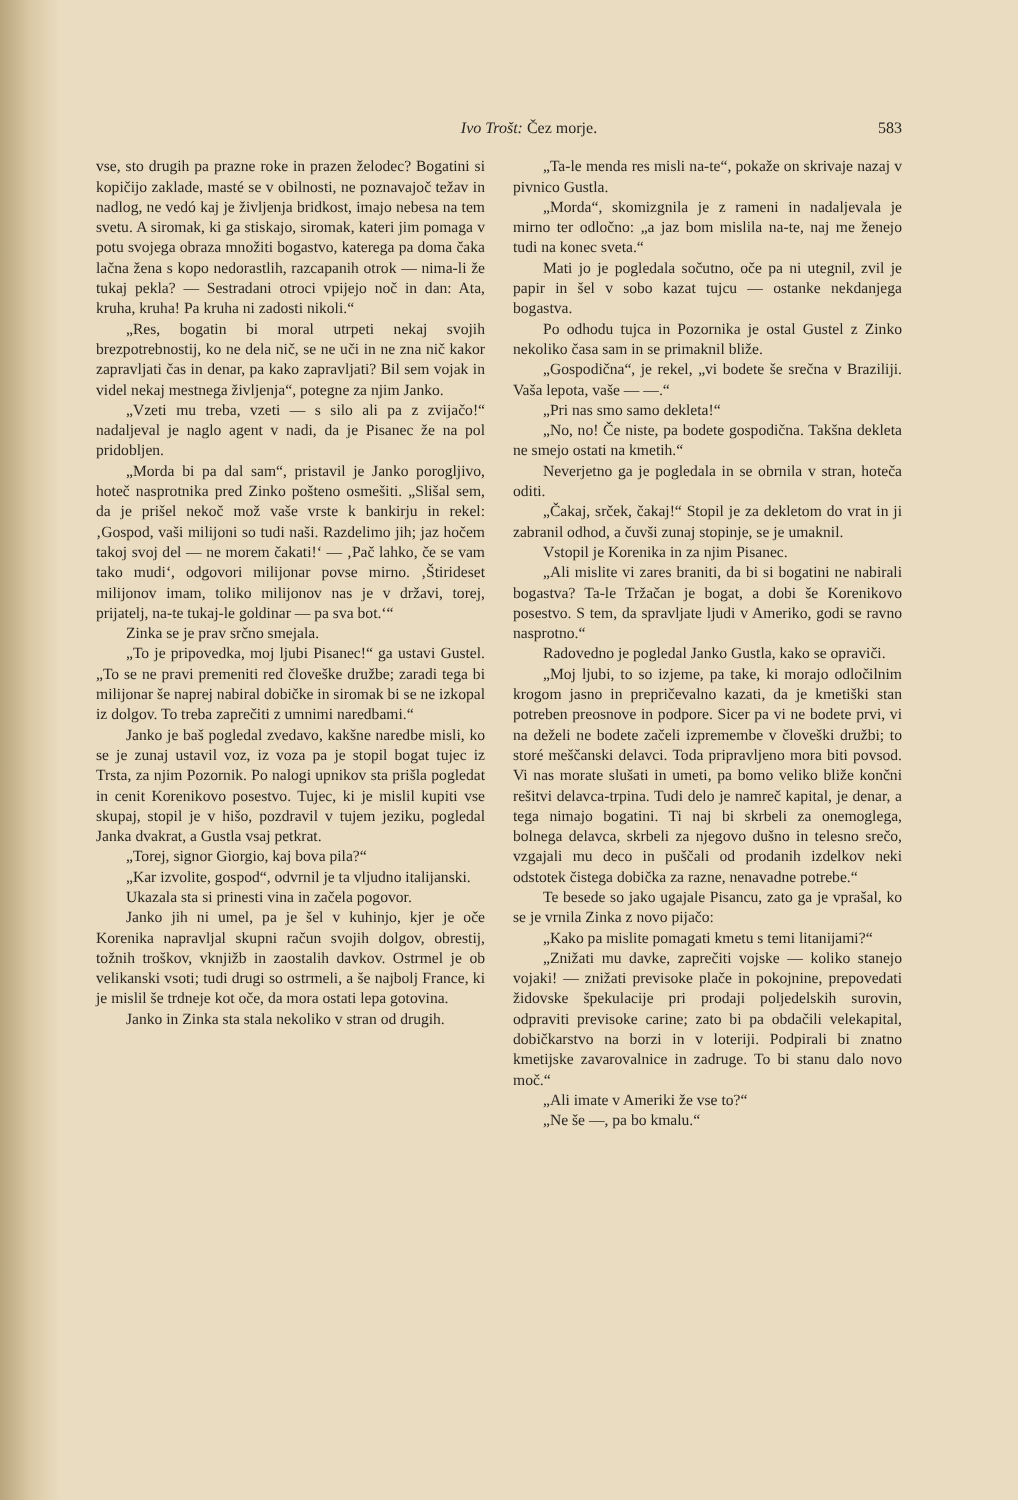Ivo Trošt: Čez morje. 583
vse, sto drugih pa prazne roke in prazen želodec? Bogatini si kopičijo zaklade, masté se v obilnosti, ne poznavajoč težav in nadlog, ne vedó kaj je življenja bridkost, imajo nebesa na tem svetu. A siromak, ki ga stiskajo, siromak, kateri jim pomaga v potu svojega obraza množiti bogastvo, katerega pa doma čaka lačna žena s kopo nedorastlih, razcapanih otrok — nima-li že tukaj pekla? — Sestradani otroci vpijejo noč in dan: Ata, kruha, kruha! Pa kruha ni zadosti nikoli.“
„Res, bogatin bi moral utrpeti nekaj svojih brezpotrebnostij, ko ne dela nič, se ne uči in ne zna nič kakor zapravljati čas in denar, pa kako zapravljati? Bil sem vojak in videl nekaj mestnega življenja“, potegne za njim Janko.
„Vzeti mu treba, vzeti — s silo ali pa z zvijačo!“ nadaljeval je naglo agent v nadi, da je Pisanec že na pol pridobljen.
„Morda bi pa dal sam“, pristavil je Janko porogljivo, hoteč nasprotnika pred Zinko pošteno osmešiti. „Slišal sem, da je prišel nekoč mož vaše vrste k bankirju in rekel: ‚Gospod, vaši milijoni so tudi naši. Razdelimo jih; jaz hočem takoj svoj del — ne morem čakati!‘ — ‚Pač lahko, če se vam tako mudi‘, odgovori milijonar povse mirno. ‚Štirideset milijonov imam, toliko milijonov nas je v državi, torej, prijatelj, na-te tukaj-le goldinar — pa sva bot.‘“
Zinka se je prav srčno smejala.
„To je pripovedka, moj ljubi Pisanec!“ ga ustavi Gustel. „To se ne pravi premeniti red človeške družbe; zaradi tega bi milijonar še naprej nabiral dobičke in siromak bi se ne izkopal iz dolgov. To treba zaprečiti z umnimi naredbami.“
Janko je baš pogledal zvedavo, kakšne naredbe misli, ko se je zunaj ustavil voz, iz voza pa je stopil bogat tujec iz Trsta, za njim Pozornik. Po nalogi upnikov sta prišla pogledat in cenit Korenikovo posestvo. Tujec, ki je mislil kupiti vse skupaj, stopil je v hišo, pozdravil v tujem jeziku, pogledal Janka dvakrat, a Gustla vsaj petkrat.
„Torej, signor Giorgio, kaj bova pila?“
„Kar izvolite, gospod“, odvrnil je ta vljudno italijanski.
Ukazala sta si prinesti vina in začela pogovor.
Janko jih ni umel, pa je šel v kuhinjo, kjer je oče Korenika napravljal skupni račun svojih dolgov, obrestij, tožnih troškov, vknjižb in zaostalih davkov. Ostrmel je ob velikanski vsoti; tudi drugi so ostrmeli, a še najbolj France, ki je mislil še trdneje kot oče, da mora ostati lepa gotovina.
Janko in Zinka sta stala nekoliko v stran od drugih.
„Ta-le menda res misli na-te“, pokaže on skrivaje nazaj v pivnico Gustla.
„Morda“, skomizgnila je z rameni in nadaljevala je mirno ter odločno: „a jaz bom mislila na-te, naj me ženejo tudi na konec sveta.“
Mati jo je pogledala sočutno, oče pa ni utegnil, zvil je papir in šel v sobo kazat tujcu — ostanke nekdanjega bogastva.
Po odhodu tujca in Pozornika je ostal Gustel z Zinko nekoliko časa sam in se primaknil bliže.
„Gospodična“, je rekel, „vi bodete še srečna v Braziliji. Vaša lepota, vaše — —.“
„Pri nas smo samo dekleta!“
„No, no! Če niste, pa bodete gospodična. Takšna dekleta ne smejo ostati na kmetih.“
Neverjetno ga je pogledala in se obrnila v stran, hoteča oditi.
„Čakaj, srček, čakaj!“ Stopil je za dekletom do vrat in ji zabranil odhod, a čuvši zunaj stopinje, se je umaknil.
Vstopil je Korenika in za njim Pisanec.
„Ali mislite vi zares braniti, da bi si bogatini ne nabirali bogastva? Ta-le Tržačan je bogat, a dobi še Korenikovo posestvo. S tem, da spravljate ljudi v Ameriko, godi se ravno nasprotno.“
Radovedno je pogledal Janko Gustla, kako se opraviči.
„Moj ljubi, to so izjeme, pa take, ki morajo odločilnim krogom jasno in prepričevalno kazati, da je kmetiški stan potreben preosnove in podpore. Sicer pa vi ne bodete prvi, vi na deželi ne bodete začeli izpremembe v človeški družbi; to storé meščanski delavci. Toda pripravljeno mora biti povsod. Vi nas morate slušati in umeti, pa bomo veliko bliže končni rešitvi delavca-trpina. Tudi delo je namreč kapital, je denar, a tega nimajo bogatini. Ti naj bi skrbeli za onemoglega, bolnega delavca, skrbeli za njegovo dušno in telesno srečo, vzgajali mu deco in puščali od prodanih izdelkov neki odstotek čistega dobička za razne, nenavadne potrebe.“
Te besede so jako ugajale Pisancu, zato ga je vprašal, ko se je vrnila Zinka z novo pijačo:
„Kako pa mislite pomagati kmetu s temi litanijami?“
„Znižati mu davke, zaprečiti vojske — koliko stanejo vojaki! — znižati previsoke plače in pokojnine, prepovedati židovske špekulacije pri prodaji poljedelskih surovin, odpraviti previsoke carine; zato bi pa obdačili velekapital, dobičkarstvo na borzi in v loteriji. Podpirali bi znatno kmetijske zavarovalnice in zadruge. To bi stanu dalo novo moč.“
„Ali imate v Ameriki že vse to?“
„Ne še —, pa bo kmalu.“